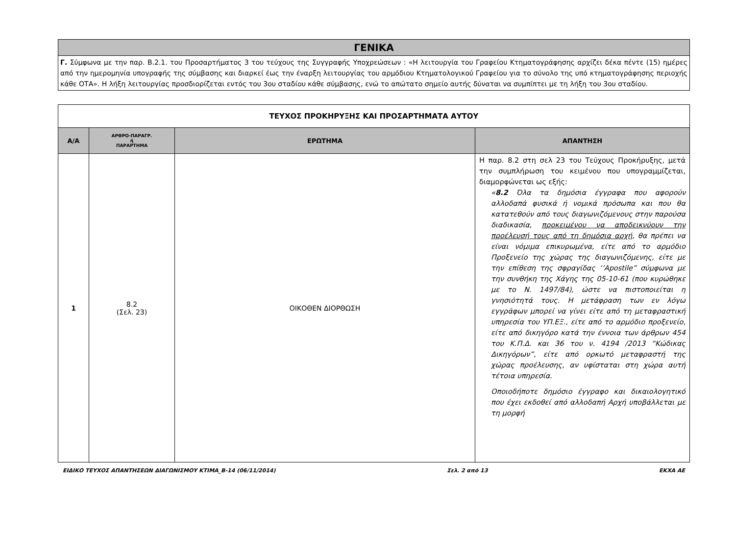ΓΕΝΙΚΑ
Γ. Σύμφωνα με την παρ. Β.2.1. του Προσαρτήματος 3 του τεύχους της Συγγραφής Υποχρεώσεων : «Η λειτουργία του Γραφείου Κτηματογράφησης αρχίζει δέκα πέντε (15) ημέρες από την ημερομηνία υπογραφής της σύμβασης και διαρκεί έως την έναρξη λειτουργίας του αρμόδιου Κτηματολογικού Γραφείου για το σύνολο της υπό κτηματογράφησης περιοχής κάθε ΟΤΑ». Η λήξη λειτουργίας προσδιορίζεται εντός του 3ου σταδίου κάθε σύμβασης, ενώ το απώτατο σημείο αυτής δύναται να συμπίπτει με τη λήξη του 3ου σταδίου.
| ΤΕΥΧΟΣ ΠΡΟΚΗΡΥΞΗΣ ΚΑΙ ΠΡΟΣΑΡΤΗΜΑΤΑ ΑΥΤΟΥ | | | |
| Α/Α | ΑΡΘΡΟ-ΠΑΡΑΓΡ. ή ΠΑΡΑΡΤΗΜΑ | ΕΡΩΤΗΜΑ | ΑΠΑΝΤΗΣΗ |
| 1 | 8.2 (Σελ. 23) | ΟΙΚΟΘΕΝ ΔΙΟΡΘΩΣΗ | Η παρ. 8.2 στη σελ 23 του Τεύχους Προκήρυξης, μετά την συμπλήρωση του κειμένου που υπογραμμίζεται, διαμορφώνεται ως εξής: « 8.2 Όλα τα δημόσια έγγραφα που αφορούν αλλοδαπά φυσικά ή νομικά πρόσωπα και που θα κατατεθούν από τους διαγωνιζόμενους στην παρούσα διαδικασία, προκειμένου να αποδεικνύουν την προέλευσή τους από τη δημόσια αρχή , θα πρέπει να είναι νόμιμα επικυρωμένα, είτε από το αρμόδιο Προξενείο της χώρας της διαγωνιζόμενης, είτε με την επίθεση της σφραγίδας ‘’Apostile” σύμφωνα με την συνθήκη της Χάγης της 05-10-61 (που κυρώθηκε με το Ν. 1497/84), ώστε να πιστοποιείται η γνησιότητά τους. Η μετάφραση των εν λόγω εγγράφων μπορεί να γίνει είτε από τη μεταφραστική υπηρεσία του ΥΠ.ΕΞ., είτε από το αρμόδιο προξενείο, είτε από δικηγόρο κατά την έννοια των άρθρων 454 του Κ.Π.Δ. και 36 του ν. 4194 /2013 “Κώδικας Δικηγόρων”, είτε από ορκωτό μεταφραστή της χώρας προέλευσης, αν υφίσταται στη χώρα αυτή τέτοια υπηρεσία. Οποιοδήποτε δημόσιο έγγραφο και δικαιολογητικό που έχει εκδοθεί από αλλοδαπή Αρχή υποβάλλεται με τη μορφή |
ΕΙΔΙΚΟ ΤΕΥΧΟΣ ΑΠΑΝΤΗΣΕΩΝ ΔΙΑΓΩΝΙΣΜΟΥ ΚΤΙΜΑ_Β-14 (06/11/2014) Σελ. 2 από 13 ΕΚΧΑ ΑΕ